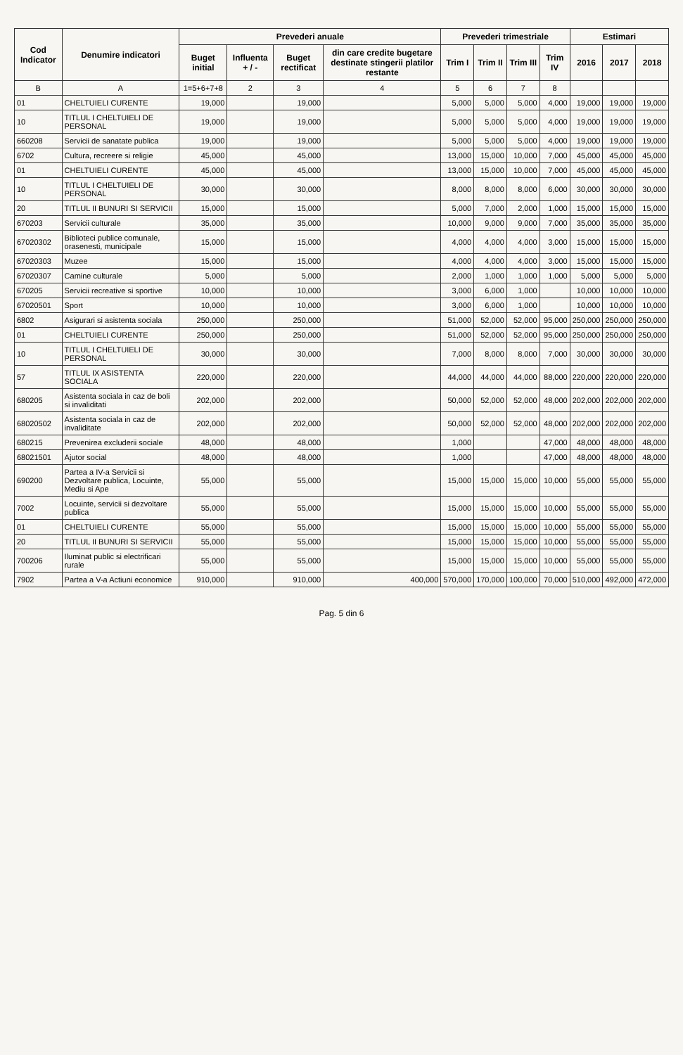| Cod Indicator | Denumire indicatori | Prevederi anuale | | | | Prevederi trimestriale | | | | Estimari | | |
| --- | --- | --- | --- | --- | --- | --- | --- | --- | --- | --- | --- | --- |
| | | Buget initial | Influenta + / - | Buget rectificat | din care credite bugetare destinate stingerii platilor restante | Trim I | Trim II | Trim III | Trim IV | 2016 | 2017 | 2018 |
| B | A | 1=5+6+7+8 | 2 | 3 | 4 | 5 | 6 | 7 | 8 | | | |
| 01 | CHELTUIELI CURENTE | 19,000 | | 19,000 | | 5,000 | 5,000 | 5,000 | 4,000 | 19,000 | 19,000 | 19,000 |
| 10 | TITLUL I CHELTUIELI DE PERSONAL | 19,000 | | 19,000 | | 5,000 | 5,000 | 5,000 | 4,000 | 19,000 | 19,000 | 19,000 |
| 660208 | Servicii de sanatate publica | 19,000 | | 19,000 | | 5,000 | 5,000 | 5,000 | 4,000 | 19,000 | 19,000 | 19,000 |
| 6702 | Cultura, recreere si religie | 45,000 | | 45,000 | | 13,000 | 15,000 | 10,000 | 7,000 | 45,000 | 45,000 | 45,000 |
| 01 | CHELTUIELI CURENTE | 45,000 | | 45,000 | | 13,000 | 15,000 | 10,000 | 7,000 | 45,000 | 45,000 | 45,000 |
| 10 | TITLUL I CHELTUIELI DE PERSONAL | 30,000 | | 30,000 | | 8,000 | 8,000 | 8,000 | 6,000 | 30,000 | 30,000 | 30,000 |
| 20 | TITLUL II BUNURI SI SERVICII | 15,000 | | 15,000 | | 5,000 | 7,000 | 2,000 | 1,000 | 15,000 | 15,000 | 15,000 |
| 670203 | Servicii culturale | 35,000 | | 35,000 | | 10,000 | 9,000 | 9,000 | 7,000 | 35,000 | 35,000 | 35,000 |
| 67020302 | Biblioteci publice comunale, orasenesti, municipale | 15,000 | | 15,000 | | 4,000 | 4,000 | 4,000 | 3,000 | 15,000 | 15,000 | 15,000 |
| 67020303 | Muzee | 15,000 | | 15,000 | | 4,000 | 4,000 | 4,000 | 3,000 | 15,000 | 15,000 | 15,000 |
| 67020307 | Camine culturale | 5,000 | | 5,000 | | 2,000 | 1,000 | 1,000 | 1,000 | 5,000 | 5,000 | 5,000 |
| 670205 | Servicii recreative si sportive | 10,000 | | 10,000 | | 3,000 | 6,000 | 1,000 | | 10,000 | 10,000 | 10,000 |
| 67020501 | Sport | 10,000 | | 10,000 | | 3,000 | 6,000 | 1,000 | | 10,000 | 10,000 | 10,000 |
| 6802 | Asigurari si asistenta sociala | 250,000 | | 250,000 | | 51,000 | 52,000 | 52,000 | 95,000 | 250,000 | 250,000 | 250,000 |
| 01 | CHELTUIELI CURENTE | 250,000 | | 250,000 | | 51,000 | 52,000 | 52,000 | 95,000 | 250,000 | 250,000 | 250,000 |
| 10 | TITLUL I CHELTUIELI DE PERSONAL | 30,000 | | 30,000 | | 7,000 | 8,000 | 8,000 | 7,000 | 30,000 | 30,000 | 30,000 |
| 57 | TITLUL IX ASISTENTA SOCIALA | 220,000 | | 220,000 | | 44,000 | 44,000 | 44,000 | 88,000 | 220,000 | 220,000 | 220,000 |
| 680205 | Asistenta sociala in caz de boli si invaliditati | 202,000 | | 202,000 | | 50,000 | 52,000 | 52,000 | 48,000 | 202,000 | 202,000 | 202,000 |
| 68020502 | Asistenta sociala in caz de invaliditate | 202,000 | | 202,000 | | 50,000 | 52,000 | 52,000 | 48,000 | 202,000 | 202,000 | 202,000 |
| 680215 | Prevenirea excluderii sociale | 48,000 | | 48,000 | | 1,000 | | | 47,000 | 48,000 | 48,000 | 48,000 |
| 68021501 | Ajutor social | 48,000 | | 48,000 | | 1,000 | | | 47,000 | 48,000 | 48,000 | 48,000 |
| 690200 | Partea a IV-a Servicii si Dezvoltare publica, Locuinte, Mediu si Ape | 55,000 | | 55,000 | | 15,000 | 15,000 | 15,000 | 10,000 | 55,000 | 55,000 | 55,000 |
| 7002 | Locuinte, servicii si dezvoltare publica | 55,000 | | 55,000 | | 15,000 | 15,000 | 15,000 | 10,000 | 55,000 | 55,000 | 55,000 |
| 01 | CHELTUIELI CURENTE | 55,000 | | 55,000 | | 15,000 | 15,000 | 15,000 | 10,000 | 55,000 | 55,000 | 55,000 |
| 20 | TITLUL II BUNURI SI SERVICII | 55,000 | | 55,000 | | 15,000 | 15,000 | 15,000 | 10,000 | 55,000 | 55,000 | 55,000 |
| 700206 | Iluminat public si electrificari rurale | 55,000 | | 55,000 | | 15,000 | 15,000 | 15,000 | 10,000 | 55,000 | 55,000 | 55,000 |
| 7902 | Partea a V-a Actiuni economice | 910,000 | | 910,000 | 400,000 | 570,000 | 170,000 | 100,000 | 70,000 | 510,000 | 492,000 | 472,000 |
Pag. 5 din 6